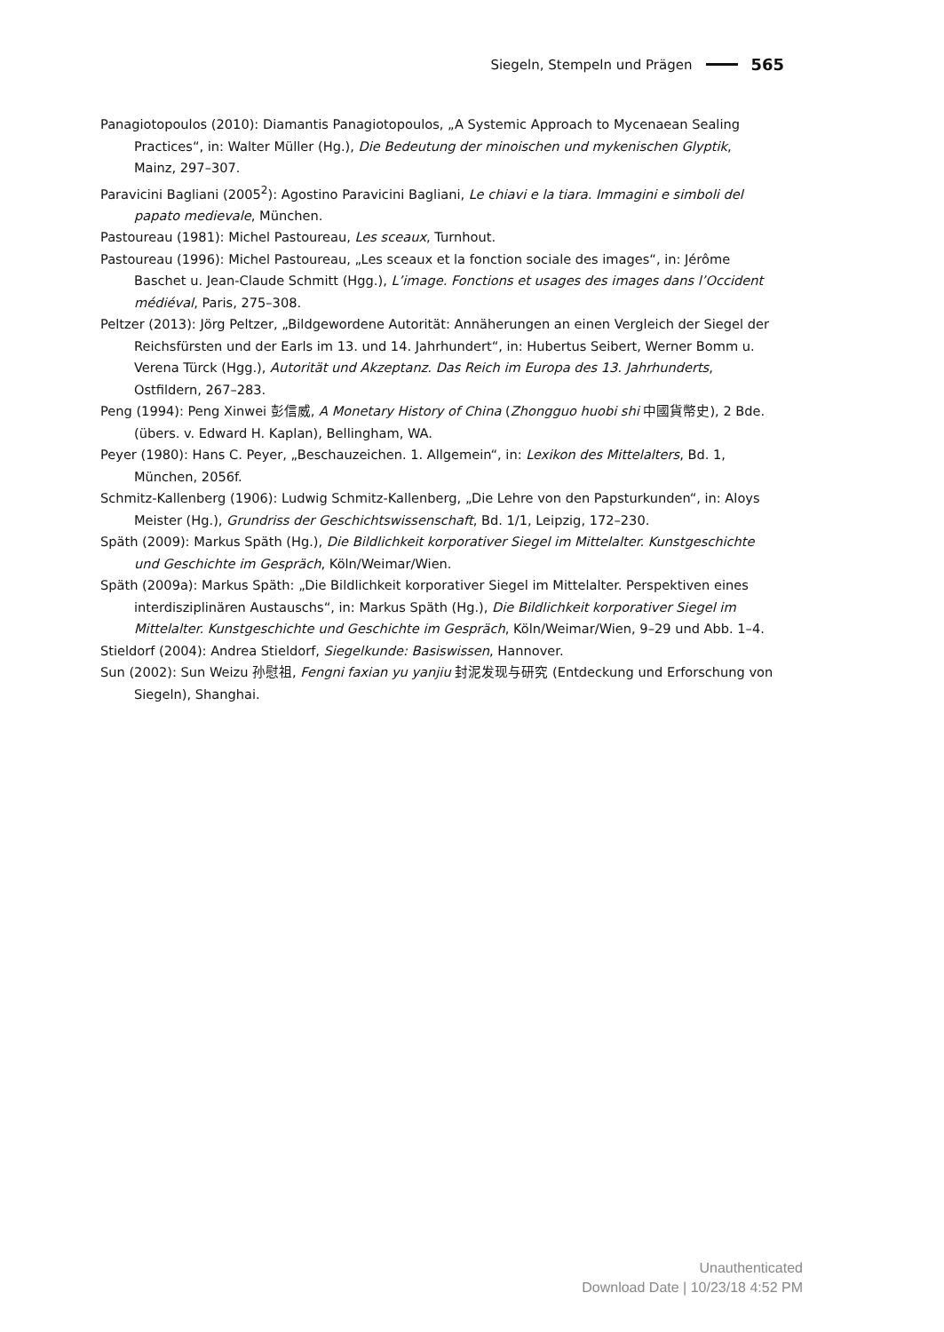Siegeln, Stempeln und Prägen 565
Panagiotopoulos (2010): Diamantis Panagiotopoulos, „A Systemic Approach to Mycenaean Sealing Practices“, in: Walter Müller (Hg.), Die Bedeutung der minoischen und mykenischen Glyptik, Mainz, 297–307.
Paravicini Bagliani (2005<sup>2</sup>): Agostino Paravicini Bagliani, Le chiavi e la tiara. Immagini e simboli del papato medievale, München.
Pastoureau (1981): Michel Pastoureau, Les sceaux, Turnhout.
Pastoureau (1996): Michel Pastoureau, „Les sceaux et la fonction sociale des images“, in: Jérôme Baschet u. Jean-Claude Schmitt (Hgg.), L’image. Fonctions et usages des images dans l’Occident médiéval, Paris, 275–308.
Peltzer (2013): Jörg Peltzer, „Bildgewordene Autorität: Annäherungen an einen Vergleich der Siegel der Reichsfürsten und der Earls im 13. und 14. Jahrhundert“, in: Hubertus Seibert, Werner Bomm u. Verena Türck (Hgg.), Autorität und Akzeptanz. Das Reich im Europa des 13. Jahrhunderts, Ostfildern, 267–283.
Peng (1994): Peng Xinwei 彭信威, A Monetary History of China (Zhongguo huobi shi 中國貨幣史), 2 Bde. (übers. v. Edward H. Kaplan), Bellingham, WA.
Peyer (1980): Hans C. Peyer, „Beschauzeichen. 1. Allgemein“, in: Lexikon des Mittelalters, Bd. 1, München, 2056f.
Schmitz-Kallenberg (1906): Ludwig Schmitz-Kallenberg, „Die Lehre von den Papsturkunden“, in: Aloys Meister (Hg.), Grundriss der Geschichtswissenschaft, Bd. 1/1, Leipzig, 172–230.
Späth (2009): Markus Späth (Hg.), Die Bildlichkeit korporativer Siegel im Mittelalter. Kunstgeschichte und Geschichte im Gespräch, Köln/Weimar/Wien.
Späth (2009a): Markus Späth: „Die Bildlichkeit korporativer Siegel im Mittelalter. Perspektiven eines interdisziplinären Austauschs“, in: Markus Späth (Hg.), Die Bildlichkeit korporativer Siegel im Mittelalter. Kunstgeschichte und Geschichte im Gespräch, Köln/Weimar/Wien, 9–29 und Abb. 1–4.
Stieldorf (2004): Andrea Stieldorf, Siegelkunde: Basiswissen, Hannover.
Sun (2002): Sun Weizu 孙慰祖, Fengni faxian yu yanjiu 封泥发现与研究 (Entdeckung und Erforschung von Siegeln), Shanghai.
Unauthenticated
Download Date | 10/23/18 4:52 PM